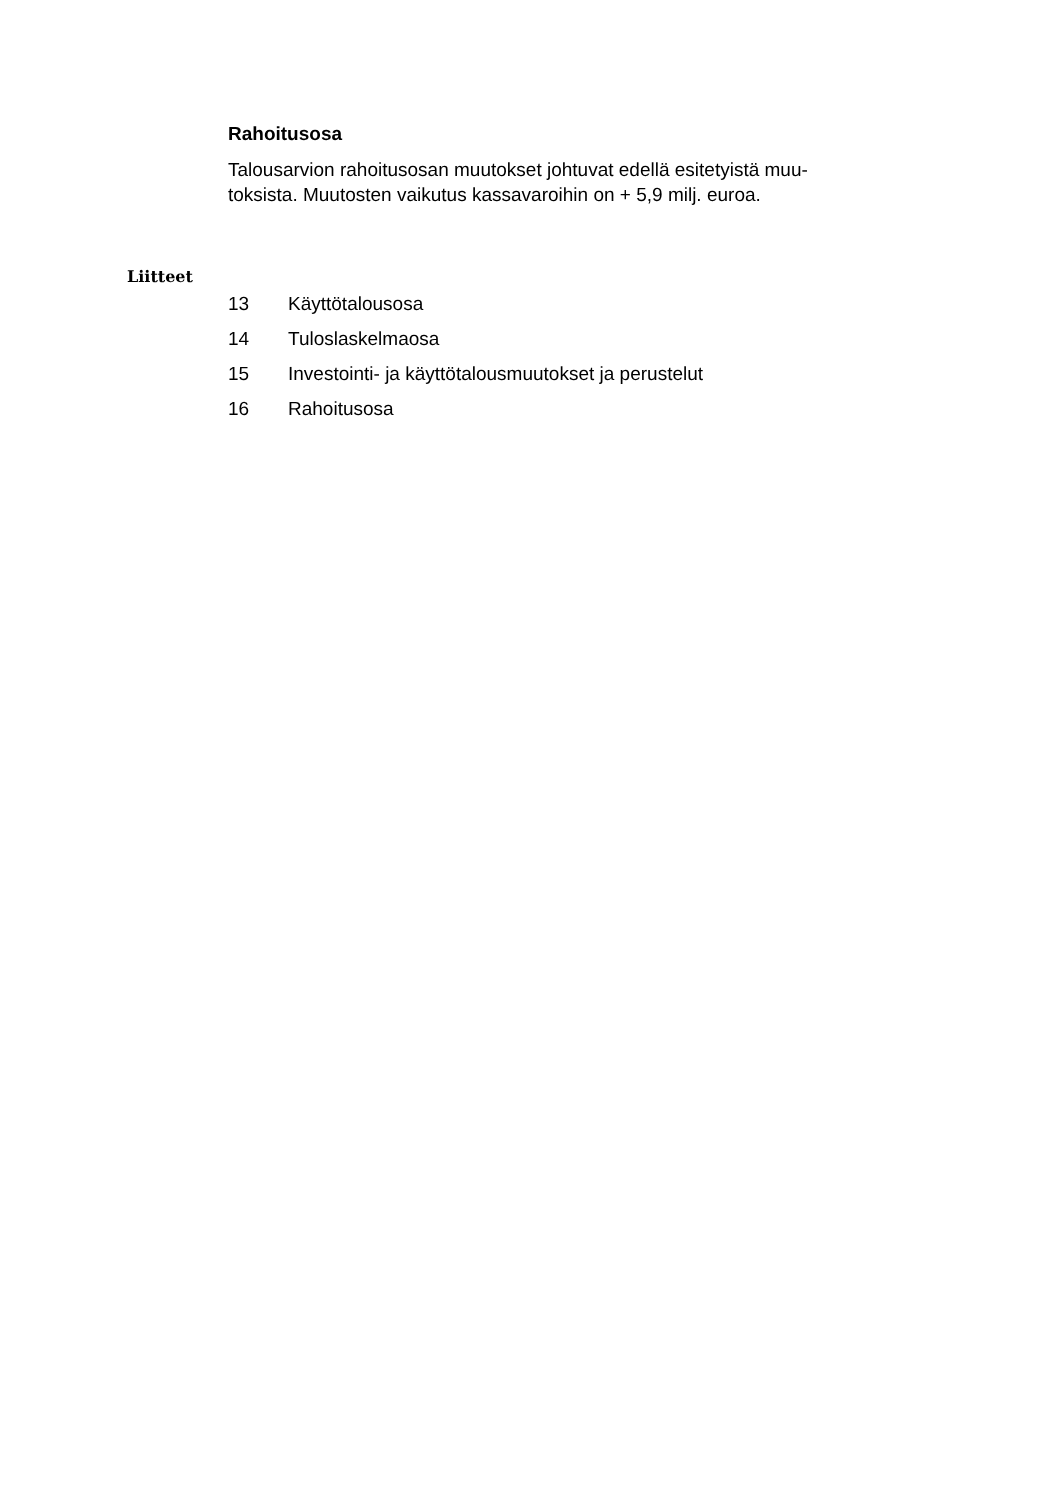Rahoitusosa
Talousarvion rahoitusosan muutokset johtuvat edellä esitetyistä muu-
toksista. Muutosten vaikutus kassavaroihin on + 5,9 milj. euroa.
Liitteet
13 Käyttötalousosa
14 Tuloslaskelmaosa
15 Investointi- ja käyttötalousmuutokset ja perustelut
16 Rahoitusosa